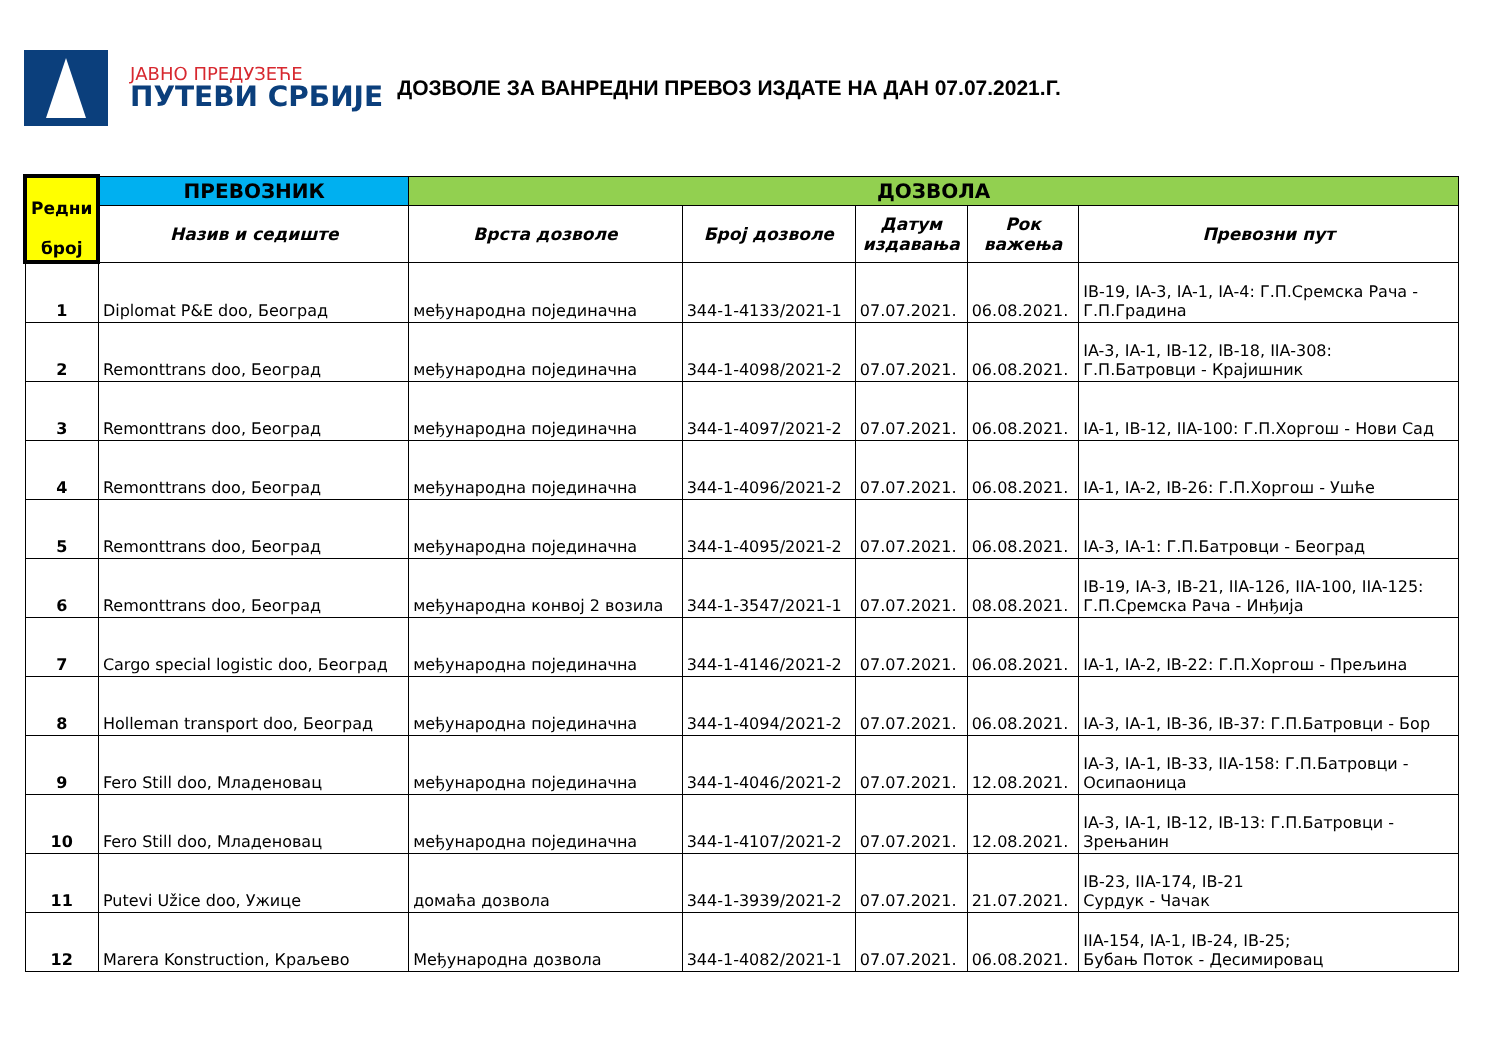ЈАВНО ПРЕДУЗЕЋЕ
ПУТЕВИ СРБИЈЕ
ДОЗВОЛЕ ЗА ВАНРЕДНИ ПРЕВОЗ ИЗДАТЕ НА ДАН 07.07.2021.Г.
| Редни број | ПРЕВОЗНИК | ДОЗВОЛА | | | | |
| --- | --- | --- | --- | --- | --- | --- |
| | Назив и седиште | Врста дозволе | Број дозволе | Датум издавања | Рок важења | Превозни пут |
| 1 | Diplomat P&E doo, Београд | међународна појединачна | 344-1-4133/2021-1 | 07.07.2021. | 06.08.2021. | IB-19, IA-3, IA-1, IA-4: Г.П.Сремска Рача - Г.П.Градина |
| 2 | Remonttrans doo, Београд | међународна појединачна | 344-1-4098/2021-2 | 07.07.2021. | 06.08.2021. | IA-3, IA-1, IB-12, IB-18, IIA-308: Г.П.Батровци - Крајишник |
| 3 | Remonttrans doo, Београд | међународна појединачна | 344-1-4097/2021-2 | 07.07.2021. | 06.08.2021. | IA-1, IB-12, IIA-100: Г.П.Хоргош - Нови Сад |
| 4 | Remonttrans doo, Београд | међународна појединачна | 344-1-4096/2021-2 | 07.07.2021. | 06.08.2021. | IA-1, IA-2, IB-26: Г.П.Хоргош - Ушће |
| 5 | Remonttrans doo, Београд | међународна појединачна | 344-1-4095/2021-2 | 07.07.2021. | 06.08.2021. | IA-3, IA-1: Г.П.Батровци - Београд |
| 6 | Remonttrans doo, Београд | међународна конвој 2 возила | 344-1-3547/2021-1 | 07.07.2021. | 08.08.2021. | IB-19, IA-3, IB-21, IIA-126, IIA-100, IIA-125: Г.П.Сремска Рача - Инђија |
| 7 | Cargo special logistic doo, Београд | међународна појединачна | 344-1-4146/2021-2 | 07.07.2021. | 06.08.2021. | IA-1, IA-2, IB-22: Г.П.Хоргош - Прељина |
| 8 | Holleman transport doo, Београд | међународна појединачна | 344-1-4094/2021-2 | 07.07.2021. | 06.08.2021. | IA-3, IA-1, IB-36, IB-37: Г.П.Батровци - Бор |
| 9 | Fero Still doo, Младеновац | међународна појединачна | 344-1-4046/2021-2 | 07.07.2021. | 12.08.2021. | IA-3, IA-1, IB-33, IIA-158: Г.П.Батровци - Осипаоница |
| 10 | Fero Still doo, Младеновац | међународна појединачна | 344-1-4107/2021-2 | 07.07.2021. | 12.08.2021. | IA-3, IA-1, IB-12, IB-13: Г.П.Батровци - Зрењанин |
| 11 | Putevi Užice doo, Ужице | домаћа дозвола | 344-1-3939/2021-2 | 07.07.2021. | 21.07.2021. | IB-23, IIA-174, IB-21 Сурдук - Чачак |
| 12 | Marera Konstruction, Краљево | Међународна дозвола | 344-1-4082/2021-1 | 07.07.2021. | 06.08.2021. | IIA-154, IA-1, IB-24, IB-25; Бубањ Поток - Десимировац |